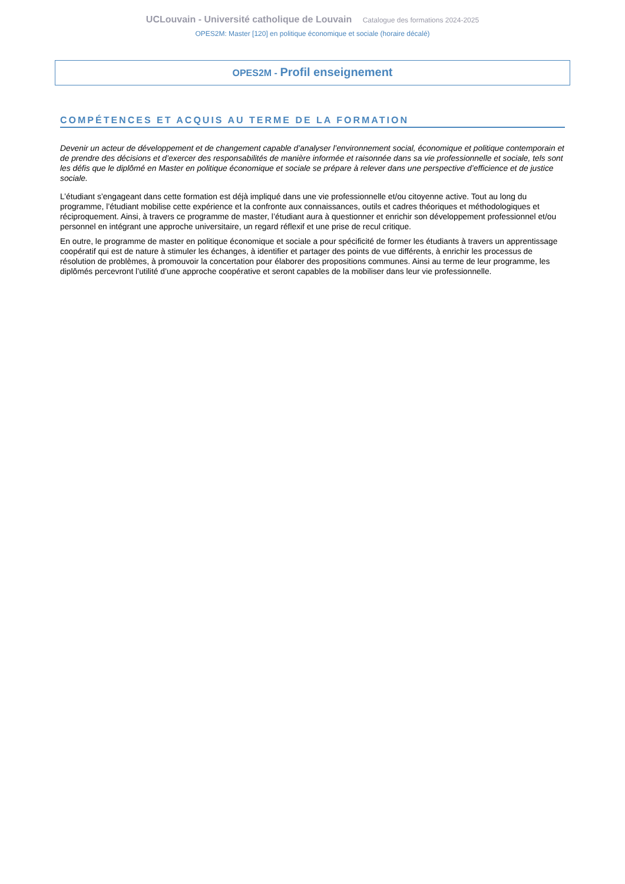UCLouvain - Université catholique de Louvain Catalogue des formations 2024-2025
OPES2M: Master [120] en politique économique et sociale (horaire décalé)
OPES2M - Profil enseignement
COMPÉTENCES ET ACQUIS AU TERME DE LA FORMATION
Devenir un acteur de développement et de changement capable d’analyser l’environnement social, économique et politique contemporain et de prendre des décisions et d’exercer des responsabilités de manière informée et raisonnée dans sa vie professionnelle et sociale, tels sont les défis que le diplômé en Master en politique économique et sociale se prépare à relever dans une perspective d’efficience et de justice sociale.
L’étudiant s’engageant dans cette formation est déjà impliqué dans une vie professionnelle et/ou citoyenne active. Tout au long du programme, l’étudiant mobilise cette expérience et la confronte aux connaissances, outils et cadres théoriques et méthodologiques et réciproquement. Ainsi, à travers ce programme de master, l’étudiant aura à questionner et enrichir son développement professionnel et/ou personnel en intégrant une approche universitaire, un regard réflexif et une prise de recul critique.
En outre, le programme de master en politique économique et sociale a pour spécificité de former les étudiants à travers un apprentissage coopératif qui est de nature à stimuler les échanges, à identifier et partager des points de vue différents, à enrichir les processus de résolution de problèmes, à promouvoir la concertation pour élaborer des propositions communes. Ainsi au terme de leur programme, les diplômés percevront l’utilité d’une approche coopérative et seront capables de la mobiliser dans leur vie professionnelle.